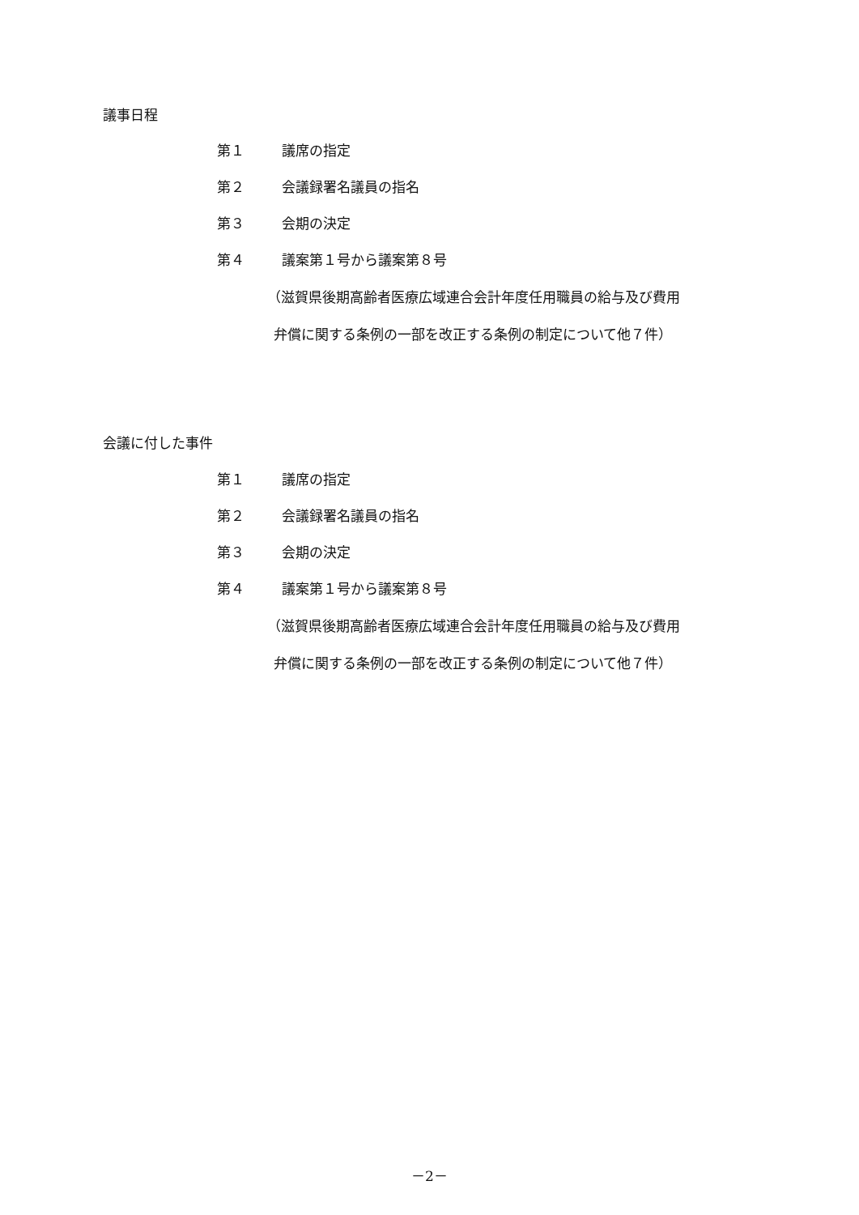議事日程
第１ 議席の指定
第２ 会議録署名議員の指名
第３ 会期の決定
第４ 議案第１号から議案第８号
（滋賀県後期高齢者医療広域連合会計年度任用職員の給与及び費用
弁償に関する条例の一部を改正する条例の制定について他７件）
会議に付した事件
第１ 議席の指定
第２ 会議録署名議員の指名
第３ 会期の決定
第４ 議案第１号から議案第８号
（滋賀県後期高齢者医療広域連合会計年度任用職員の給与及び費用
弁償に関する条例の一部を改正する条例の制定について他７件）
－2－